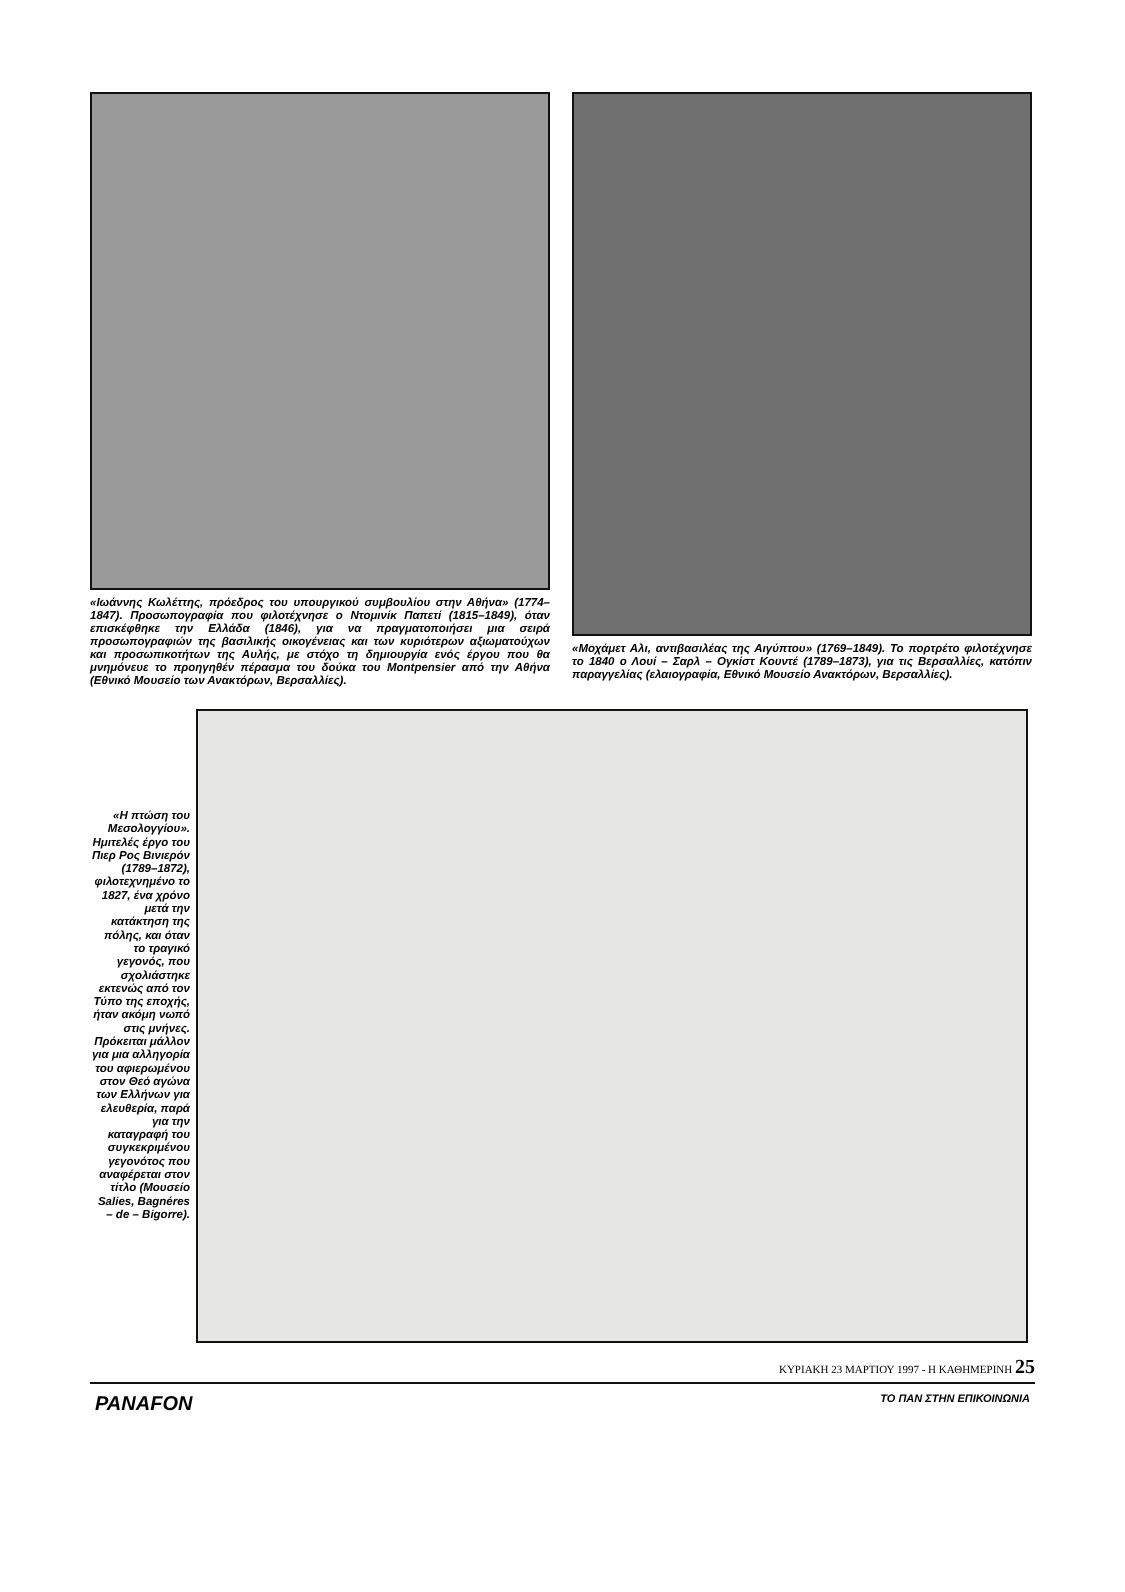«Ιωάννης Κωλέττης, πρόεδρος του υπουργικού συμβουλίου στην Αθήνα» (1774–1847). Προσωπογραφία που φιλοτέχνησε ο Ντομινίκ Παπετί (1815–1849), όταν επισκέφθηκε την Ελλάδα (1846), για να πραγματοποιήσει μια σειρά προσωπογραφιών της βασιλικής οικογένειας και των κυριότερων αξιωματούχων και προσωπικοτήτων της Αυλής, με στόχο τη δημιουργία ενός έργου που θα μνημόνευε το προηγηθέν πέρασμα του δούκα του Montpensier από την Αθήνα (Εθνικό Μουσείο των Ανακτόρων, Βερσαλλίες).
«Μοχάμετ Αλι, αντιβασιλέας της Αιγύπτου» (1769–1849). Το πορτρέτο φιλοτέχνησε το 1840 ο Λουί – Σαρλ – Ογκίστ Κουντέ (1789–1873), για τις Βερσαλλίες, κατόπιν παραγγελίας (ελαιογραφία, Εθνικό Μουσείο Ανακτόρων, Βερσαλλίες).
«Η πτώση του Μεσολογγίου». Ημιτελές έργο του Πιερ Ρος Βινιερόν (1789–1872), φιλοτεχνημένο το 1827, ένα χρόνο μετά την κατάκτηση της πόλης, και όταν το τραγικό γεγονός, που σχολιάστηκε εκτενώς από τον Τύπο της εποχής, ήταν ακόμη νωπό στις μνήνες. Πρόκειται μάλλον για μια αλληγορία του αφιερωμένου στον Θεό αγώνα των Ελλήνων για ελευθερία, παρά για την καταγραφή του συγκεκριμένου γεγονότος που αναφέρεται στον τίτλο (Μουσείο Salies, Bagnéres – de – Bigorre).
ΚΥΡΙΑΚΗ 23 ΜΑΡΤΙΟΥ 1997 - Η ΚΑΘΗΜΕΡΙΝΗ 25
PANAFON ΤΟ ΠΑΝ ΣΤΗΝ ΕΠΙΚΟΙΝΩΝΙΑ